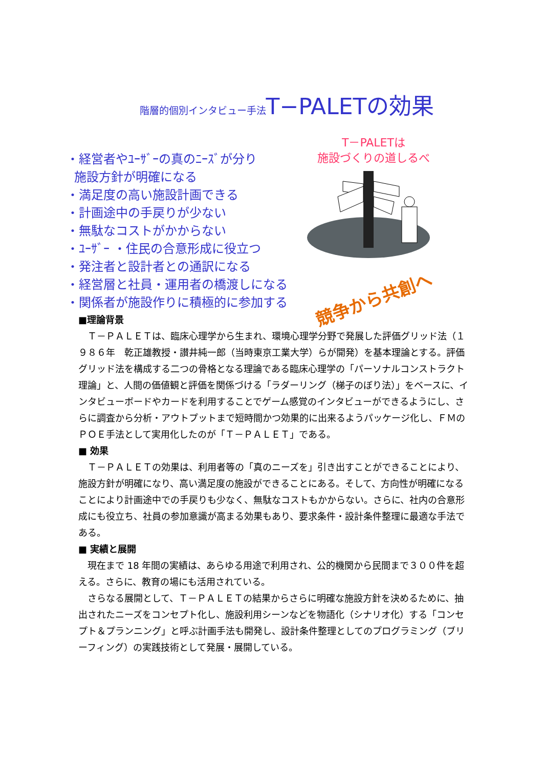階層的個別インタビュー手法 T−PALETの効果
・経営者やﾕｰｻﾞｰの真のﾆｰｽﾞが分り
施設方針が明確になる
・満足度の高い施設計画できる
・計画途中の手戻りが少ない
・無駄なコストがかからない
・ﾕｰｻﾞｰ ・住民の合意形成に役立つ
・発注者と設計者との通訳になる
・経営層と社員・運用者の橋渡しになる
・関係者が施設作りに積極的に参加する
T－PALETは
施設づくりの道しるべ
競争から共創へ
■理論背景
　Ｔ－ＰＡＬＥＴは、臨床心理学から生まれ、環境心理学分野で発展した評価グリッド法（１９８６年　乾正雄教授・讃井純一郎（当時東京工業大学）らが開発）を基本理論とする。評価グリッド法を構成する二つの骨格となる理論である臨床心理学の「パーソナルコンストラクト理論」と、人間の価値観と評価を関係づける「ラダーリング（梯子のぼり法）」をベースに、インタビューボードやカードを利用することでゲーム感覚のインタビューができるようにし、さらに調査から分析・アウトプットまで短時間かつ効果的に出来るようパッケージ化し、ＦＭのＰＯＥ手法として実用化したのが「Ｔ－ＰＡＬＥＴ」である。
■ 効果
　Ｔ－ＰＡＬＥＴの効果は、利用者等の「真のニーズを」引き出すことができることにより、施設方針が明確になり、高い満足度の施設ができることにある。そして、方向性が明確になることにより計画途中での手戻りも少なく、無駄なコストもかからない。さらに、社内の合意形成にも役立ち、社員の参加意識が高まる効果もあり、要求条件・設計条件整理に最適な手法である。
■ 実績と展開
　現在まで 18 年間の実績は、あらゆる用途で利用され、公的機関から民間まで３００件を超える。さらに、教育の場にも活用されている。
　さらなる展開として、Ｔ－ＰＡＬＥＴの結果からさらに明確な施設方針を決めるために、抽出されたニーズをコンセプト化し、施設利用シーンなどを物語化（シナリオ化）する「コンセプト＆プランニング」と呼ぶ計画手法も開発し、設計条件整理としてのプログラミング（ブリーフィング）の実践技術として発展・展開している。